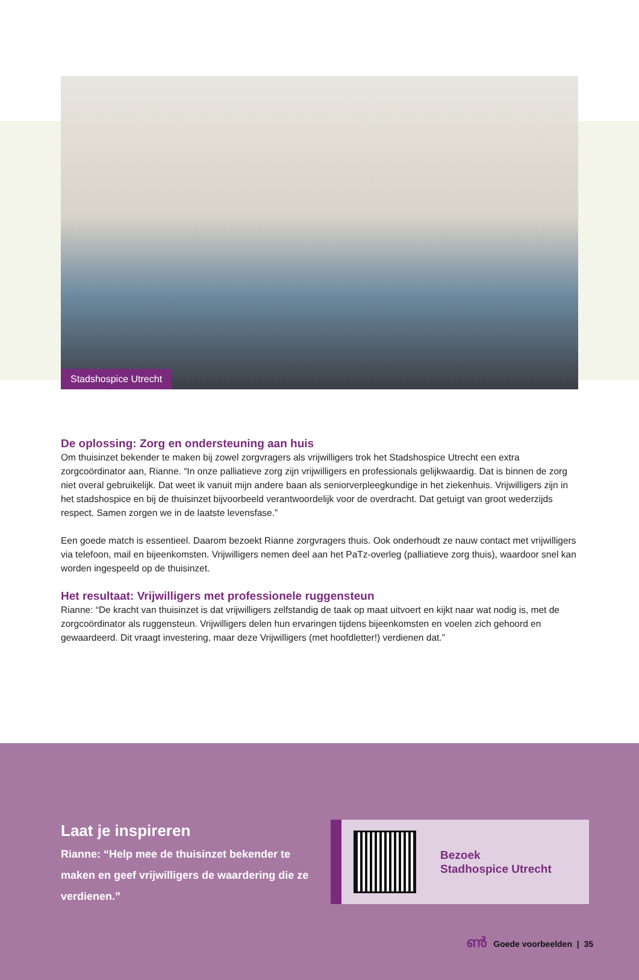Stadshospice Utrecht
De oplossing: Zorg en ondersteuning aan huis
Om thuisinzet bekender te maken bij zowel zorgvragers als vrijwilligers trok het Stadshospice Utrecht een extra zorgcoördinator aan, Rianne. “In onze palliatieve zorg zijn vrijwilligers en professionals gelijkwaardig. Dat is binnen de zorg niet overal gebruikelijk. Dat weet ik vanuit mijn andere baan als seniorverpleegkundige in het ziekenhuis. Vrijwilligers zijn in het stadshospice en bij de thuisinzet bijvoorbeeld verantwoordelijk voor de overdracht. Dat getuigt van groot wederzijds respect. Samen zorgen we in de laatste levensfase.”
Een goede match is essentieel. Daarom bezoekt Rianne zorgvragers thuis. Ook onderhoudt ze nauw contact met vrijwilligers via telefoon, mail en bijeenkomsten. Vrijwilligers nemen deel aan het PaTz-overleg (palliatieve zorg thuis), waardoor snel kan worden ingespeeld op de thuisinzet.
Het resultaat: Vrijwilligers met professionele ruggensteun
Rianne: “De kracht van thuisinzet is dat vrijwilligers zelfstandig de taak op maat uitvoert en kijkt naar wat nodig is, met de zorgcoördinator als ruggensteun. Vrijwilligers delen hun ervaringen tijdens bijeenkomsten en voelen zich gehoord en gewaardeerd. Dit vraagt investering, maar deze Vrijwilligers (met hoofdletter!) verdienen dat.”
Laat je inspireren
Rianne: “Help mee de thuisinzet bekender te maken en geef vrijwilligers de waardering die ze verdienen.”
Bezoek
Stadhospice Utrecht
ൺ Goede voorbeelden | 35